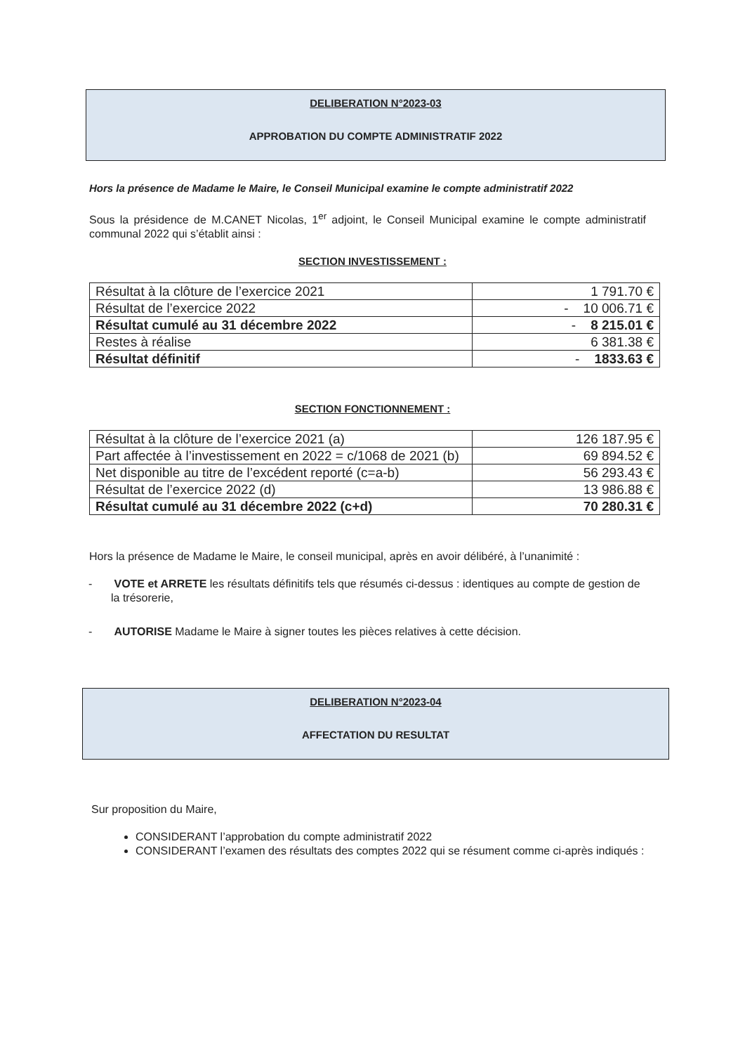DELIBERATION N°2023-03
APPROBATION DU COMPTE ADMINISTRATIF 2022
Hors la présence de Madame le Maire, le Conseil Municipal examine le compte administratif 2022
Sous la présidence de M.CANET Nicolas, 1<sup>er</sup> adjoint, le Conseil Municipal examine le compte administratif communal 2022 qui s’établit ainsi :
SECTION INVESTISSEMENT :
| Résultat à la clôture de l’exercice 2021 | 1 791.70 € |
| Résultat de l’exercice 2022 | - 10 006.71 € |
| Résultat cumulé au 31 décembre 2022 | - 8 215.01 € |
| Restes à réalise | 6 381.38 € |
| Résultat définitif | - 1833.63 € |
SECTION FONCTIONNEMENT :
| Résultat à la clôture de l’exercice 2021 (a) | 126 187.95 € |
| Part affectée à l’investissement en 2022 = c/1068 de 2021 (b) | 69 894.52 € |
| Net disponible au titre de l’excédent reporté (c=a-b) | 56 293.43 € |
| Résultat de l’exercice 2022 (d) | 13 986.88 € |
| Résultat cumulé au 31 décembre 2022 (c+d) | 70 280.31 € |
Hors la présence de Madame le Maire, le conseil municipal, après en avoir délibéré, à l’unanimité :
- VOTE et ARRETE les résultats définitifs tels que résumés ci-dessus : identiques au compte de gestion de la trésorerie,
- AUTORISE Madame le Maire à signer toutes les pièces relatives à cette décision.
DELIBERATION N°2023-04
AFFECTATION DU RESULTAT
Sur proposition du Maire,
CONSIDERANT l’approbation du compte administratif 2022
CONSIDERANT l’examen des résultats des comptes 2022 qui se résument comme ci-après indiqués :